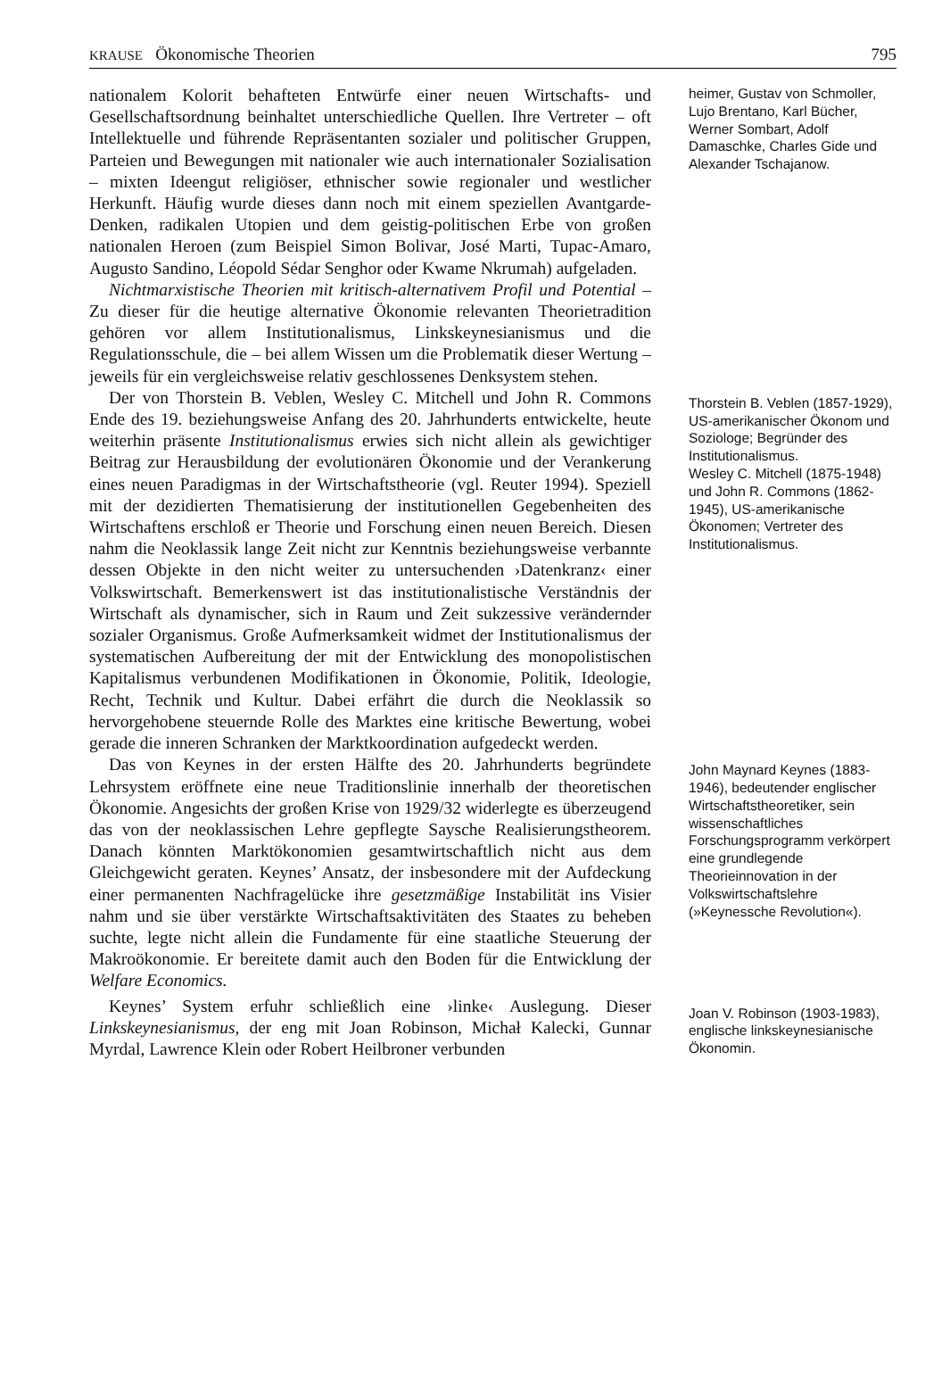KRAUSE Ökonomische Theorien 795
nationalem Kolorit behafteten Entwürfe einer neuen Wirtschafts- und Gesellschaftsordnung beinhaltet unterschiedliche Quellen. Ihre Vertreter – oft Intellektuelle und führende Repräsentanten sozialer und politischer Gruppen, Parteien und Bewegungen mit nationaler wie auch internationaler Sozialisation – mixten Ideengut religiöser, ethnischer sowie regionaler und westlicher Herkunft. Häufig wurde dieses dann noch mit einem speziellen Avantgarde-Denken, radikalen Utopien und dem geistig-politischen Erbe von großen nationalen Heroen (zum Beispiel Simon Bolivar, José Marti, Tupac-Amaro, Augusto Sandino, Léopold Sédar Senghor oder Kwame Nkrumah) aufgeladen.
Nichtmarxistische Theorien mit kritisch-alternativem Profil und Potential – Zu dieser für die heutige alternative Ökonomie relevanten Theorietradition gehören vor allem Institutionalismus, Linkskeynesianismus und die Regulationsschule, die – bei allem Wissen um die Problematik dieser Wertung – jeweils für ein vergleichsweise relativ geschlossenes Denksystem stehen.
heimer, Gustav von Schmoller, Lujo Brentano, Karl Bücher, Werner Sombart, Adolf Damaschke, Charles Gide und Alexander Tschajanow.
Der von Thorstein B. Veblen, Wesley C. Mitchell und John R. Commons Ende des 19. beziehungsweise Anfang des 20. Jahrhunderts entwickelte, heute weiterhin präsente Institutionalismus erwies sich nicht allein als gewichtiger Beitrag zur Herausbildung der evolutionären Ökonomie und der Verankerung eines neuen Paradigmas in der Wirtschaftstheorie (vgl. Reuter 1994). Speziell mit der dezidierten Thematisierung der institutionellen Gegebenheiten des Wirtschaftens erschloß er Theorie und Forschung einen neuen Bereich. Diesen nahm die Neoklassik lange Zeit nicht zur Kenntnis beziehungsweise verbannte dessen Objekte in den nicht weiter zu untersuchenden ›Datenkranz‹ einer Volkswirtschaft. Bemerkenswert ist das institutionalistische Verständnis der Wirtschaft als dynamischer, sich in Raum und Zeit sukzessive verändernder sozialer Organismus. Große Aufmerksamkeit widmet der Institutionalismus der systematischen Aufbereitung der mit der Entwicklung des monopolistischen Kapitalismus verbundenen Modifikationen in Ökonomie, Politik, Ideologie, Recht, Technik und Kultur. Dabei erfährt die durch die Neoklassik so hervorgehobene steuernde Rolle des Marktes eine kritische Bewertung, wobei gerade die inneren Schranken der Marktkoordination aufgedeckt werden.
Thorstein B. Veblen (1857-1929), US-amerikanischer Ökonom und Soziologe; Begründer des Institutionalismus.
Wesley C. Mitchell (1875-1948) und John R. Commons (1862-1945), US-amerikanische Ökonomen; Vertreter des Institutionalismus.
Das von Keynes in der ersten Hälfte des 20. Jahrhunderts begründete Lehrsystem eröffnete eine neue Traditionslinie innerhalb der theoretischen Ökonomie. Angesichts der großen Krise von 1929/32 widerlegte es überzeugend das von der neoklassischen Lehre gepflegte Saysche Realisierungstheorem. Danach könnten Marktökonomien gesamtwirtschaftlich nicht aus dem Gleichgewicht geraten. Keynes’ Ansatz, der insbesondere mit der Aufdeckung einer permanenten Nachfragelücke ihre gesetzmäßige Instabilität ins Visier nahm und sie über verstärkte Wirtschaftsaktivitäten des Staates zu beheben suchte, legte nicht allein die Fundamente für eine staatliche Steuerung der Makroökonomie. Er bereitete damit auch den Boden für die Entwicklung der Welfare Economics.
John Maynard Keynes (1883-1946), bedeutender englischer Wirtschaftstheoretiker, sein wissenschaftliches Forschungsprogramm verkörpert eine grundlegende Theorieinnovation in der Volkswirtschaftslehre (»Keynessche Revolution«).
Keynes’ System erfuhr schließlich eine ›linke‹ Auslegung. Dieser Linkskeynesianismus, der eng mit Joan Robinson, Michał Kalecki, Gunnar Myrdal, Lawrence Klein oder Robert Heilbroner verbunden
Joan V. Robinson (1903-1983), englische linkskeynesianische Ökonomin.